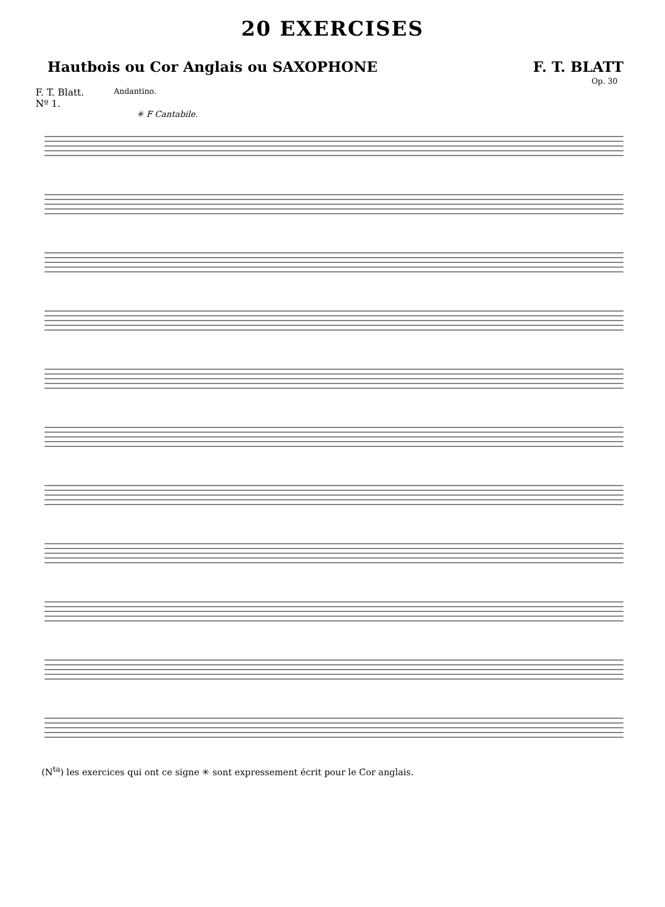20 EXERCISES
Hautbois ou Cor Anglais ou SAXOPHONE F. T. BLATT
Op. 30
F. T. Blatt.
Nº 1.
Andantino.
✳ F Cantabile.
(N<sup>ta</sup>) les exercices qui ont ce signe ✳ sont expressement écrit pour le Cor anglais.